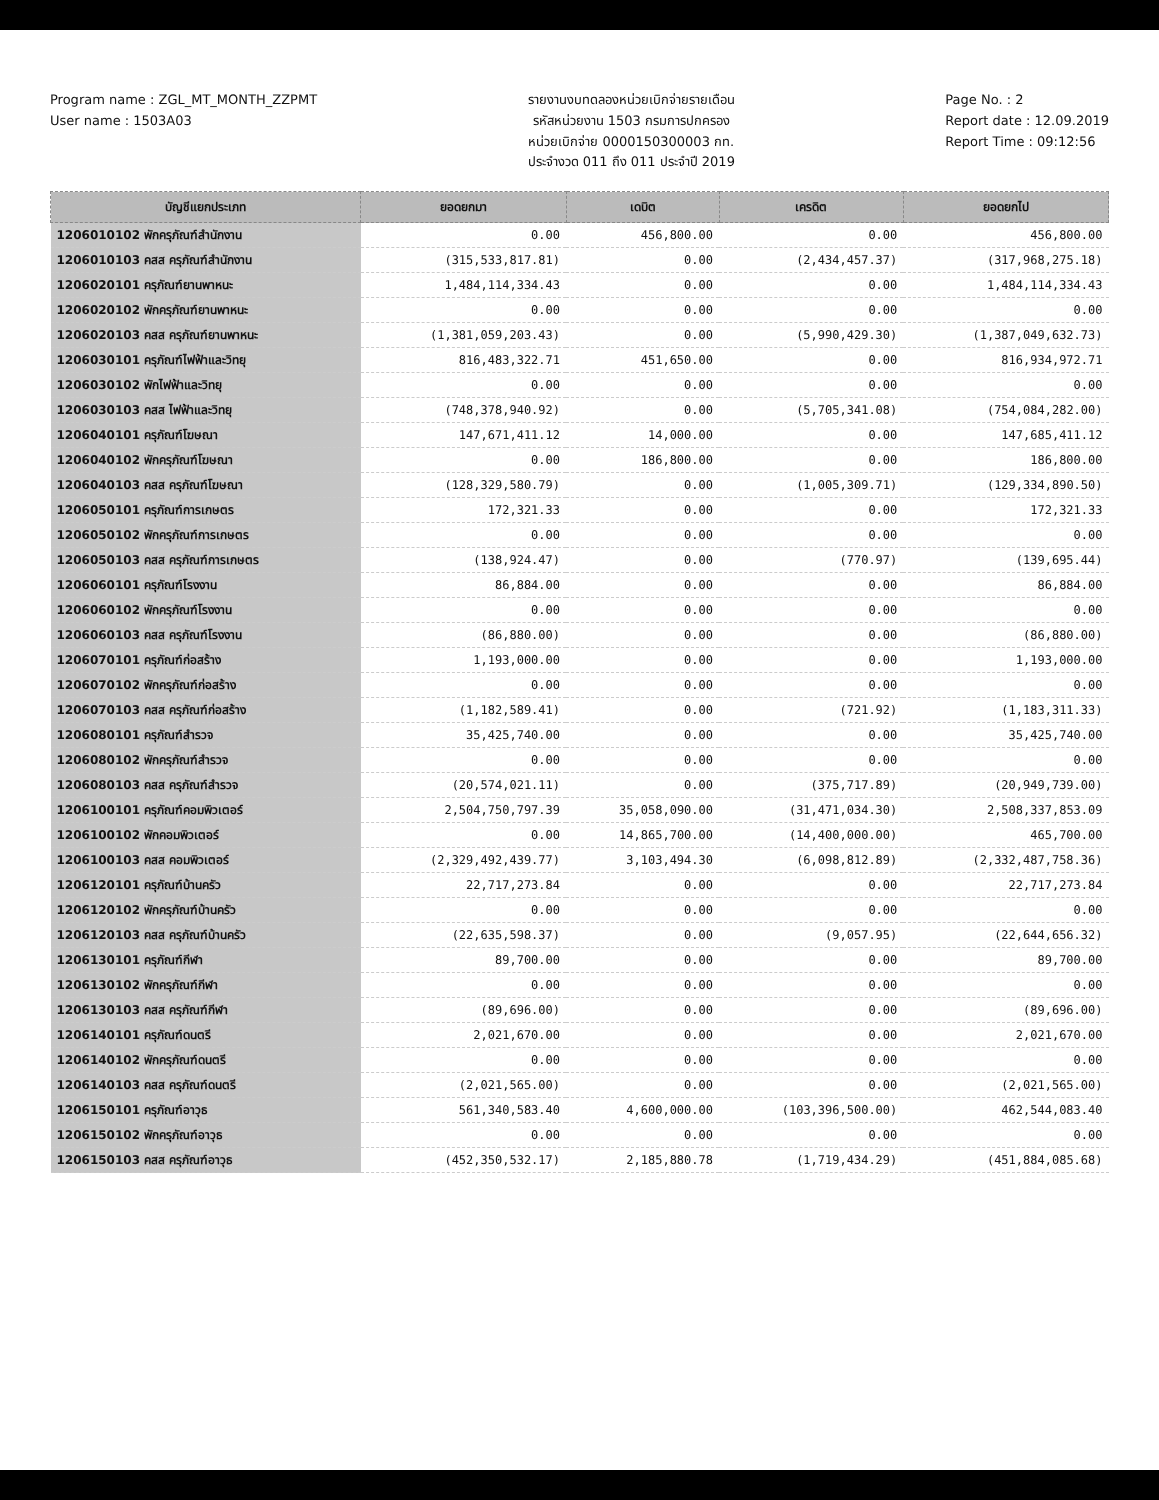Program name : ZGL_MT_MONTH_ZZPMT
User name : 1503A03
รายงานงบทดลองหน่วยเบิกจ่ายรายเดือน
รหัสหน่วยงาน 1503 กรมการปกครอง
หน่วยเบิกจ่าย 0000150300003 กท.
ประจำงวด 011 ถึง 011 ประจำปี 2019
Page No. : 2
Report date : 12.09.2019
Report Time : 09:12:56
| บัญชีแยกประเภท | ยอดยกมา | เดบิต | เครดิต | ยอดยกไป |
| --- | --- | --- | --- | --- |
| 1206010102 พักครุภัณฑ์สำนักงาน | 0.00 | 456,800.00 | 0.00 | 456,800.00 |
| 1206010103 คสส ครุภัณฑ์สำนักงาน | (315,533,817.81) | 0.00 | (2,434,457.37) | (317,968,275.18) |
| 1206020101 ครุภัณฑ์ยานพาหนะ | 1,484,114,334.43 | 0.00 | 0.00 | 1,484,114,334.43 |
| 1206020102 พักครุภัณฑ์ยานพาหนะ | 0.00 | 0.00 | 0.00 | 0.00 |
| 1206020103 คสส ครุภัณฑ์ยานพาหนะ | (1,381,059,203.43) | 0.00 | (5,990,429.30) | (1,387,049,632.73) |
| 1206030101 ครุภัณฑ์ไฟฟ้าและวิทยุ | 816,483,322.71 | 451,650.00 | 0.00 | 816,934,972.71 |
| 1206030102 พักไฟฟ้าและวิทยุ | 0.00 | 0.00 | 0.00 | 0.00 |
| 1206030103 คสส ไฟฟ้าและวิทยุ | (748,378,940.92) | 0.00 | (5,705,341.08) | (754,084,282.00) |
| 1206040101 ครุภัณฑ์โฆษณา | 147,671,411.12 | 14,000.00 | 0.00 | 147,685,411.12 |
| 1206040102 พักครุภัณฑ์โฆษณา | 0.00 | 186,800.00 | 0.00 | 186,800.00 |
| 1206040103 คสส ครุภัณฑ์โฆษณา | (128,329,580.79) | 0.00 | (1,005,309.71) | (129,334,890.50) |
| 1206050101 ครุภัณฑ์การเกษตร | 172,321.33 | 0.00 | 0.00 | 172,321.33 |
| 1206050102 พักครุภัณฑ์การเกษตร | 0.00 | 0.00 | 0.00 | 0.00 |
| 1206050103 คสส ครุภัณฑ์การเกษตร | (138,924.47) | 0.00 | (770.97) | (139,695.44) |
| 1206060101 ครุภัณฑ์โรงงาน | 86,884.00 | 0.00 | 0.00 | 86,884.00 |
| 1206060102 พักครุภัณฑ์โรงงาน | 0.00 | 0.00 | 0.00 | 0.00 |
| 1206060103 คสส ครุภัณฑ์โรงงาน | (86,880.00) | 0.00 | 0.00 | (86,880.00) |
| 1206070101 ครุภัณฑ์ก่อสร้าง | 1,193,000.00 | 0.00 | 0.00 | 1,193,000.00 |
| 1206070102 พักครุภัณฑ์ก่อสร้าง | 0.00 | 0.00 | 0.00 | 0.00 |
| 1206070103 คสส ครุภัณฑ์ก่อสร้าง | (1,182,589.41) | 0.00 | (721.92) | (1,183,311.33) |
| 1206080101 ครุภัณฑ์สำรวจ | 35,425,740.00 | 0.00 | 0.00 | 35,425,740.00 |
| 1206080102 พักครุภัณฑ์สำรวจ | 0.00 | 0.00 | 0.00 | 0.00 |
| 1206080103 คสส ครุภัณฑ์สำรวจ | (20,574,021.11) | 0.00 | (375,717.89) | (20,949,739.00) |
| 1206100101 ครุภัณฑ์คอมพิวเตอร์ | 2,504,750,797.39 | 35,058,090.00 | (31,471,034.30) | 2,508,337,853.09 |
| 1206100102 พักคอมพิวเตอร์ | 0.00 | 14,865,700.00 | (14,400,000.00) | 465,700.00 |
| 1206100103 คสส คอมพิวเตอร์ | (2,329,492,439.77) | 3,103,494.30 | (6,098,812.89) | (2,332,487,758.36) |
| 1206120101 ครุภัณฑ์บ้านครัว | 22,717,273.84 | 0.00 | 0.00 | 22,717,273.84 |
| 1206120102 พักครุภัณฑ์บ้านครัว | 0.00 | 0.00 | 0.00 | 0.00 |
| 1206120103 คสส ครุภัณฑ์บ้านครัว | (22,635,598.37) | 0.00 | (9,057.95) | (22,644,656.32) |
| 1206130101 ครุภัณฑ์กีฬา | 89,700.00 | 0.00 | 0.00 | 89,700.00 |
| 1206130102 พักครุภัณฑ์กีฬา | 0.00 | 0.00 | 0.00 | 0.00 |
| 1206130103 คสส ครุภัณฑ์กีฬา | (89,696.00) | 0.00 | 0.00 | (89,696.00) |
| 1206140101 ครุภัณฑ์ดนตรี | 2,021,670.00 | 0.00 | 0.00 | 2,021,670.00 |
| 1206140102 พักครุภัณฑ์ดนตรี | 0.00 | 0.00 | 0.00 | 0.00 |
| 1206140103 คสส ครุภัณฑ์ดนตรี | (2,021,565.00) | 0.00 | 0.00 | (2,021,565.00) |
| 1206150101 ครุภัณฑ์อาวุธ | 561,340,583.40 | 4,600,000.00 | (103,396,500.00) | 462,544,083.40 |
| 1206150102 พักครุภัณฑ์อาวุธ | 0.00 | 0.00 | 0.00 | 0.00 |
| 1206150103 คสส ครุภัณฑ์อาวุธ | (452,350,532.17) | 2,185,880.78 | (1,719,434.29) | (451,884,085.68) |